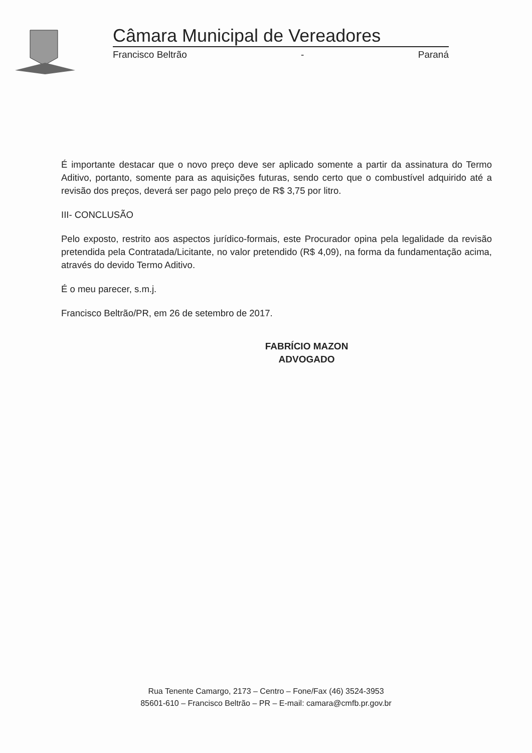Câmara Municipal de Vereadores
Francisco Beltrão - Paraná
É importante destacar que o novo preço deve ser aplicado somente a partir da assinatura do Termo Aditivo, portanto, somente para as aquisições futuras, sendo certo que o combustível adquirido até a revisão dos preços, deverá ser pago pelo preço de R$ 3,75 por litro.
III- CONCLUSÃO
Pelo exposto, restrito aos aspectos jurídico-formais, este Procurador opina pela legalidade da revisão pretendida pela Contratada/Licitante, no valor pretendido (R$ 4,09), na forma da fundamentação acima, através do devido Termo Aditivo.
É o meu parecer, s.m.j.
Francisco Beltrão/PR, em 26 de setembro de 2017.
FABRÍCIO MAZON
ADVOGADO
Rua Tenente Camargo, 2173 – Centro – Fone/Fax (46) 3524-3953
85601-610 – Francisco Beltrão – PR – E-mail: camara@cmfb.pr.gov.br